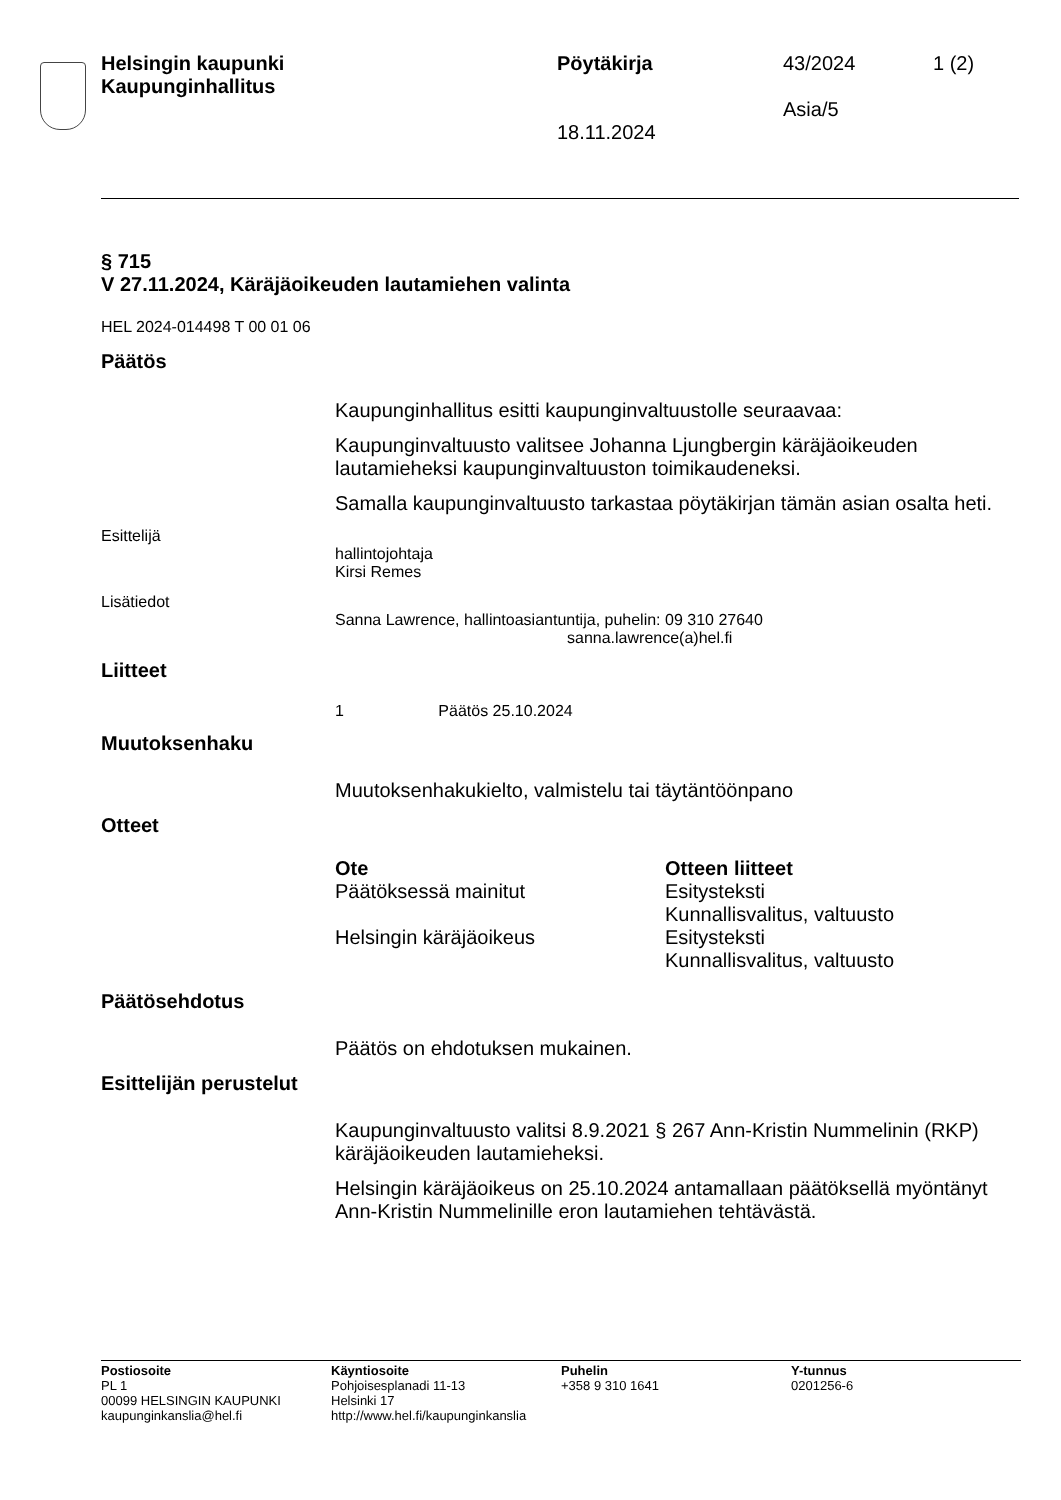Helsingin kaupunki
Kaupunginhallitus
Pöytäkirja
18.11.2024
43/2024
Asia/5
1 (2)
§ 715
V 27.11.2024, Käräjäoikeuden lautamiehen valinta
HEL 2024-014498 T 00 01 06
Päätös
Kaupunginhallitus esitti kaupunginvaltuustolle seuraavaa:
Kaupunginvaltuusto valitsee Johanna Ljungbergin käräjäoikeuden lautamieheksi kaupunginvaltuuston toimikauden­eksi.
Samalla kaupunginvaltuusto tarkastaa pöytäkirjan tämän asian osalta heti.
Esittelijä
hallintojohtaja
Kirsi Remes
Lisätiedot
Sanna Lawrence, hallintoasiantuntija, puhelin: 09 310 27640
sanna.lawrence(a)hel.fi
Liitteet
1 Päätös 25.10.2024
Muutoksenhaku
Muutoksenhakukielto, valmistelu tai täytäntöönpano
Otteet
| Ote | Otteen liitteet |
| Päätöksessä mainitut | Esitysteksti Kunnallisvalitus, valtuusto |
| Helsingin käräjäoikeus | Esitysteksti Kunnallisvalitus, valtuusto |
Päätösehdotus
Päätös on ehdotuksen mukainen.
Esittelijän perustelut
Kaupunginvaltuusto valitsi 8.9.2021 § 267 Ann-Kristin Nummelinin (RKP) käräjäoikeuden lautamieheksi.
Helsingin käräjäoikeus on 25.10.2024 antamallaan päätöksellä myöntänyt Ann-Kristin Nummelinille eron lautamiehen tehtävästä.
Postiosoite
PL 1
00099 HELSINGIN KAUPUNKI
kaupunginkanslia@hel.fi
Käyntiosoite
Pohjoisesplanadi 11-13
Helsinki 17
http://www.hel.fi/kaupunginkanslia
Puhelin
+358 9 310 1641
Y-tunnus
0201256-6